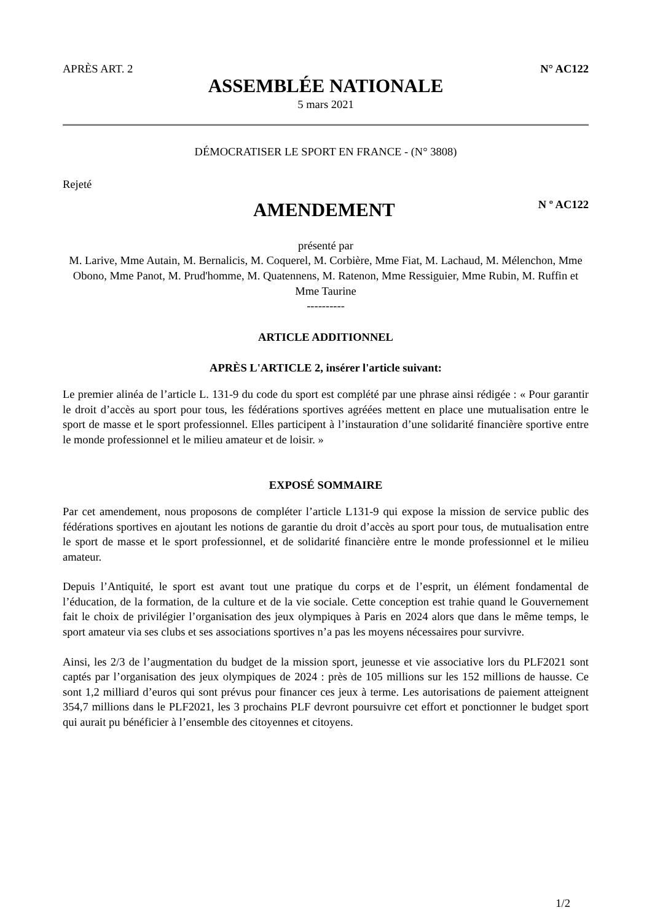APRÈS ART. 2 N° AC122
ASSEMBLÉE NATIONALE
5 mars 2021
DÉMOCRATISER LE SPORT EN FRANCE - (N° 3808)
Rejeté
AMENDEMENT
N º AC122
présenté par
M. Larive, Mme Autain, M. Bernalicis, M. Coquerel, M. Corbière, Mme Fiat, M. Lachaud, M. Mélenchon, Mme Obono, Mme Panot, M. Prud'homme, M. Quatennens, M. Ratenon, Mme Ressiguier, Mme Rubin, M. Ruffin et Mme Taurine
----------
ARTICLE ADDITIONNEL
APRÈS L'ARTICLE 2, insérer l'article suivant:
Le premier alinéa de l’article L. 131-9 du code du sport est complété par une phrase ainsi rédigée : « Pour garantir le droit d’accès au sport pour tous, les fédérations sportives agréées mettent en place une mutualisation entre le sport de masse et le sport professionnel. Elles participent à l’instauration d’une solidarité financière sportive entre le monde professionnel et le milieu amateur et de loisir. »
EXPOSÉ SOMMAIRE
Par cet amendement, nous proposons de compléter l’article L131-9 qui expose la mission de service public des fédérations sportives en ajoutant les notions de garantie du droit d’accès au sport pour tous, de mutualisation entre le sport de masse et le sport professionnel, et de solidarité financière entre le monde professionnel et le milieu amateur.
Depuis l’Antiquité, le sport est avant tout une pratique du corps et de l’esprit, un élément fondamental de l’éducation, de la formation, de la culture et de la vie sociale. Cette conception est trahie quand le Gouvernement fait le choix de privilégier l’organisation des jeux olympiques à Paris en 2024 alors que dans le même temps, le sport amateur via ses clubs et ses associations sportives n’a pas les moyens nécessaires pour survivre.
Ainsi, les 2/3 de l’augmentation du budget de la mission sport, jeunesse et vie associative lors du PLF2021 sont captés par l’organisation des jeux olympiques de 2024 : près de 105 millions sur les 152 millions de hausse. Ce sont 1,2 milliard d’euros qui sont prévus pour financer ces jeux à terme. Les autorisations de paiement atteignent 354,7 millions dans le PLF2021, les 3 prochains PLF devront poursuivre cet effort et ponctionner le budget sport qui aurait pu bénéficier à l’ensemble des citoyennes et citoyens.
1/2